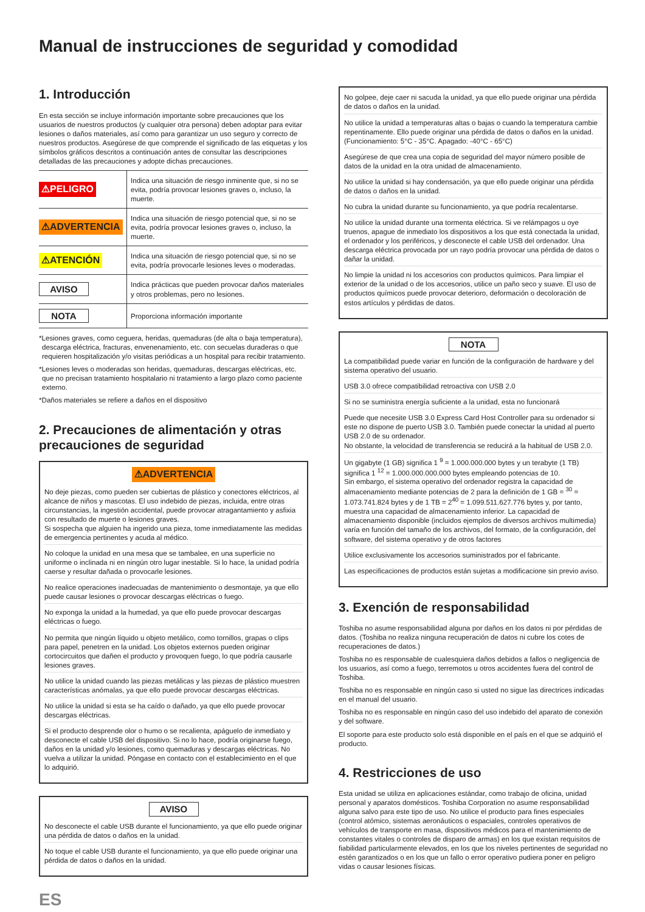Manual de instrucciones de seguridad y comodidad
1. Introducción
En esta sección se incluye información importante sobre precauciones que los usuarios de nuestros productos (y cualquier otra persona) deben adoptar para evitar lesiones o daños materiales, así como para garantizar un uso seguro y correcto de nuestros productos. Asegúrese de que comprende el significado de las etiquetas y los símbolos gráficos descritos a continuación antes de consultar las descripciones detalladas de las precauciones y adopte dichas precauciones.
| ⚠PELIGRO | Indica una situación de riesgo inminente que, si no se evita, podría provocar lesiones graves o, incluso, la muerte. |
| ⚠ADVERTENCIA | Indica una situación de riesgo potencial que, si no se evita, podría provocar lesiones graves o, incluso, la muerte. |
| ⚠ATENCIÓN | Indica una situación de riesgo potencial que, si no se evita, podría provocarle lesiones leves o moderadas. |
| AVISO | Indica prácticas que pueden provocar daños materiales y otros problemas, pero no lesiones. |
| NOTA | Proporciona información importante |
*Lesiones graves, como ceguera, heridas, quemaduras (de alta o baja temperatura), descarga eléctrica, fracturas, envenenamiento, etc. con secuelas duraderas o que requieren hospitalización y/o visitas periódicas a un hospital para recibir tratamiento.
*Lesiones leves o moderadas son heridas, quemaduras, descargas eléctricas, etc. que no precisan tratamiento hospitalario ni tratamiento a largo plazo como paciente externo.
*Daños materiales se refiere a daños en el dispositivo
2. Precauciones de alimentación y otras precauciones de seguridad
⚠ADVERTENCIA
No deje piezas, como pueden ser cubiertas de plástico y conectores eléctricos, al alcance de niños y mascotas. El uso indebido de piezas, incluida, entre otras circunstancias, la ingestión accidental, puede provocar atragantamiento y asfixia con resultado de muerte o lesiones graves.
Si sospecha que alguien ha ingerido una pieza, tome inmediatamente las medidas de emergencia pertinentes y acuda al médico.
No coloque la unidad en una mesa que se tambalee, en una superficie no uniforme o inclinada ni en ningún otro lugar inestable. Si lo hace, la unidad podría caerse y resultar dañada o provocarle lesiones.
No realice operaciones inadecuadas de mantenimiento o desmontaje, ya que ello puede causar lesiones o provocar descargas eléctricas o fuego.
No exponga la unidad a la humedad, ya que ello puede provocar descargas eléctricas o fuego.
No permita que ningún líquido u objeto metálico, como tornillos, grapas o clips para papel, penetren en la unidad. Los objetos externos pueden originar cortocircuitos que dañen el producto y provoquen fuego, lo que podría causarle lesiones graves.
No utilice la unidad cuando las piezas metálicas y las piezas de plástico muestren características anómalas, ya que ello puede provocar descargas eléctricas.
No utilice la unidad si esta se ha caído o dañado, ya que ello puede provocar descargas eléctricas.
Si el producto desprende olor o humo o se recalienta, apáguelo de inmediato y desconecte el cable USB del dispositivo. Si no lo hace, podría originarse fuego, daños en la unidad y/o lesiones, como quemaduras y descargas eléctricas. No vuelva a utilizar la unidad. Póngase en contacto con el establecimiento en el que lo adquirió.
AVISO
No desconecte el cable USB durante el funcionamiento, ya que ello puede originar una pérdida de datos o daños en la unidad.
No toque el cable USB durante el funcionamiento, ya que ello puede originar una pérdida de datos o daños en la unidad.
ES
No golpee, deje caer ni sacuda la unidad, ya que ello puede originar una pérdida de datos o daños en la unidad.
No utilice la unidad a temperaturas altas o bajas o cuando la temperatura cambie repentinamente. Ello puede originar una pérdida de datos o daños en la unidad. (Funcionamiento: 5°C - 35°C. Apagado: -40°C - 65°C)
Asegúrese de que crea una copia de seguridad del mayor número posible de datos de la unidad en la otra unidad de almacenamiento.
No utilice la unidad si hay condensación, ya que ello puede originar una pérdida de datos o daños en la unidad.
No cubra la unidad durante su funcionamiento, ya que podría recalentarse.
No utilice la unidad durante una tormenta eléctrica. Si ve relámpagos u oye truenos, apague de inmediato los dispositivos a los que está conectada la unidad, el ordenador y los periféricos, y desconecte el cable USB del ordenador. Una descarga eléctrica provocada por un rayo podría provocar una pérdida de datos o dañar la unidad.
No limpie la unidad ni los accesorios con productos químicos. Para limpiar el exterior de la unidad o de los accesorios, utilice un paño seco y suave. El uso de productos químicos puede provocar deterioro, deformación o decoloración de estos artículos y pérdidas de datos.
NOTA
La compatibilidad puede variar en función de la configuración de hardware y del sistema operativo del usuario.
USB 3.0 ofrece compatibilidad retroactiva con USB 2.0
Si no se suministra energía suficiente a la unidad, esta no funcionará
Puede que necesite USB 3.0 Express Card Host Controller para su ordenador si este no dispone de puerto USB 3.0. También puede conectar la unidad al puerto USB 2.0 de su ordenador.
No obstante, la velocidad de transferencia se reducirá a la habitual de USB 2.0.
Un gigabyte (1 GB) significa 1 <sup>9</sup> = 1.000.000.000 bytes y un terabyte (1 TB) significa 1 <sup>12</sup> = 1.000.000.000.000 bytes empleando potencias de 10.
Sin embargo, el sistema operativo del ordenador registra la capacidad de almacenamiento mediante potencias de 2 para la definición de 1 GB = <sup>30</sup> = 1.073.741.824 bytes y de 1 TB = 2<sup>40</sup> = 1.099.511.627.776 bytes y, por tanto, muestra una capacidad de almacenamiento inferior. La capacidad de almacenamiento disponible (incluidos ejemplos de diversos archivos multimedia) varía en función del tamaño de los archivos, del formato, de la configuración, del software, del sistema operativo y de otros factores
Utilice exclusivamente los accesorios suministrados por el fabricante.
Las especificaciones de productos están sujetas a modificacione sin previo aviso.
3. Exención de responsabilidad
Toshiba no asume responsabilidad alguna por daños en los datos ni por pérdidas de datos. (Toshiba no realiza ninguna recuperación de datos ni cubre los cotes de recuperaciones de datos.)
Toshiba no es responsable de cualesquiera daños debidos a fallos o negligencia de los usuarios, así como a fuego, terremotos u otros accidentes fuera del control de Toshiba.
Toshiba no es responsable en ningún caso si usted no sigue las directrices indicadas en el manual del usuario.
Toshiba no es responsable en ningún caso del uso indebido del aparato de conexión y del software.
El soporte para este producto solo está disponible en el país en el que se adquirió el producto.
4. Restricciones de uso
Esta unidad se utiliza en aplicaciones estándar, como trabajo de oficina, unidad personal y aparatos domésticos. Toshiba Corporation no asume responsabilidad alguna salvo para este tipo de uso. No utilice el producto para fines especiales (control atómico, sistemas aeronáuticos o espaciales, controles operativos de vehículos de transporte en masa, dispositivos médicos para el mantenimiento de constantes vitales o controles de disparo de armas) en los que existan requisitos de fiabilidad particularmente elevados, en los que los niveles pertinentes de seguridad no estén garantizados o en los que un fallo o error operativo pudiera poner en peligro vidas o causar lesiones físicas.